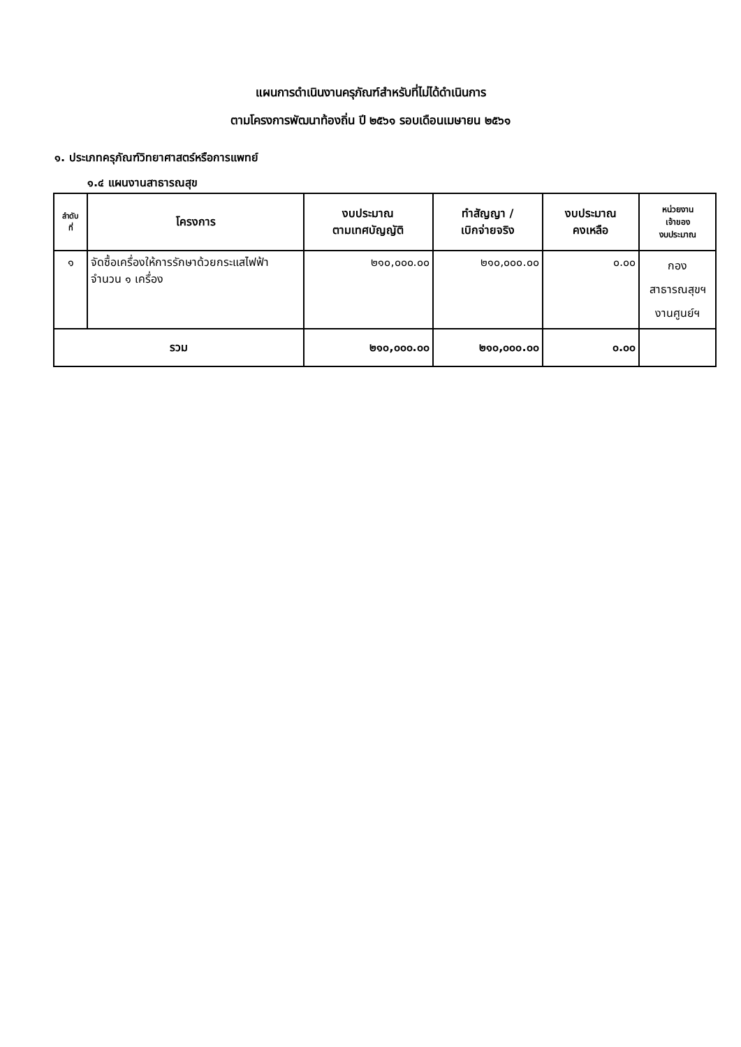แผนการดำเนินงานครุภัณฑ์สำหรับที่ไม่ได้ดำเนินการ
ตามโครงการพัฒนาท้องถิ่น ปี ๒๕๖๑ รอบเดือนเมษายน ๒๕๖๑
๑. ประเภทครุภัณฑ์วิทยาศาสตร์หรือการแพทย์
๑.๔ แผนงานสาธารณสุข
| ลำดับ ที่ | โครงการ | งบประมาณ ตามเทศบัญญัติ | ทำสัญญา / เบิกจ่ายจริง | งบประมาณ คงเหลือ | หน่วยงาน เจ้าของ งบประมาณ |
| --- | --- | --- | --- | --- | --- |
| ๑ | จัดซื้อเครื่องให้การรักษาด้วยกระแสไฟฟ้า จำนวน ๑ เครื่อง | ๒๑๐,๐๐๐.๐๐ | ๒๑๐,๐๐๐.๐๐ | ๐.๐๐ | กอง สาธารณสุขฯ งานศูนย์ฯ |
| รวม | | ๒๑๐,๐๐๐.๐๐ | ๒๑๐,๐๐๐.๐๐ | ๐.๐๐ | |